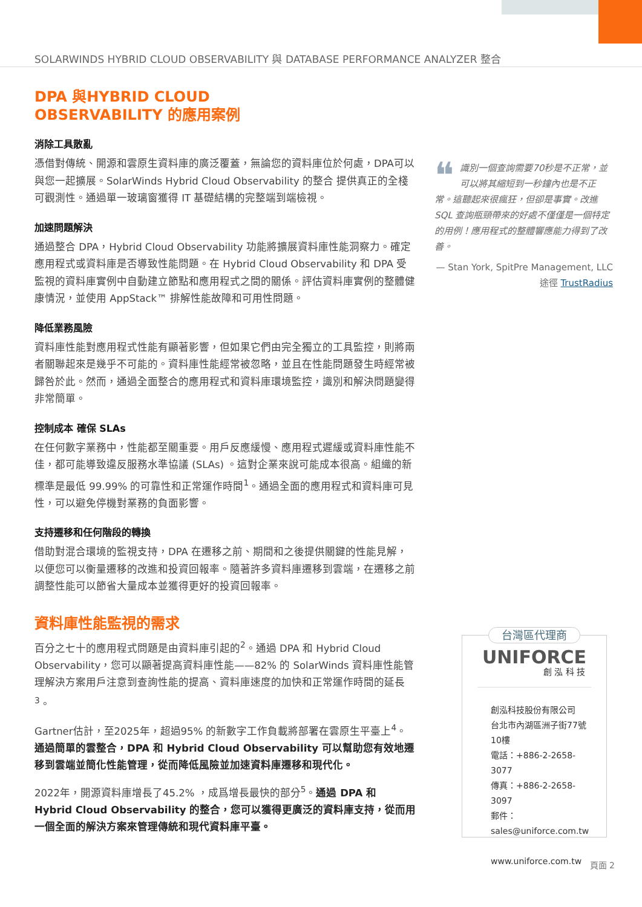SOLARWINDS HYBRID CLOUD OBSERVABILITY 與 DATABASE PERFORMANCE ANALYZER 整合
DPA 與HYBRID CLOUD
OBSERVABILITY 的應用案例
消除工具散亂
憑借對傳統、開源和雲原生資料庫的廣泛覆蓋，無論您的資料庫位於何處，DPA可以與您一起擴展。SolarWinds Hybrid Cloud Observability 的整合 提供真正的全棧可觀測性。通過單一玻璃窗獲得 IT 基礎結構的完整端到端檢視。
加速問題解決
通過整合 DPA，Hybrid Cloud Observability 功能將擴展資料庫性能洞察力。確定應用程式或資料庫是否導致性能問題。在 Hybrid Cloud Observability 和 DPA 受監視的資料庫實例中自動建立節點和應用程式之間的關係。評估資料庫實例的整體健康情況，並使用 AppStack™ 排解性能故障和可用性問題。
降低業務風險
資料庫性能對應用程式性能有顯著影響，但如果它們由完全獨立的工具監控，則將兩者關聯起來是幾乎不可能的。資料庫性能經常被忽略，並且在性能問題發生時經常被歸咎於此。然而，通過全面整合的應用程式和資料庫環境監控，識別和解決問題變得非常簡單。
控制成本 確保 SLAs
在任何數字業務中，性能都至關重要。用戶反應緩慢、應用程式遲緩或資料庫性能不佳，都可能導致違反服務水準協議 (SLAs) 。這對企業來說可能成本很高。組織的新標準是最低 99.99% 的可靠性和正常運作時間<sup>1</sup>。通過全面的應用程式和資料庫可見性，可以避免停機對業務的負面影響。
支持遷移和任何階段的轉換
借助對混合環境的監視支持，DPA 在遷移之前、期間和之後提供關鍵的性能見解，以便您可以衡量遷移的改進和投資回報率。隨著許多資料庫遷移到雲端，在遷移之前調整性能可以節省大量成本並獲得更好的投資回報率。
資料庫性能監視的需求
百分之七十的應用程式問題是由資料庫引起的<sup>2</sup>。通過 DPA 和 Hybrid Cloud Observability，您可以顯著提高資料庫性能——82% 的 SolarWinds 資料庫性能管理解決方案用戶注意到查詢性能的提高、資料庫速度的加快和正常運作時間的延長<sup>3</sup>。
Gartner估計，至2025年，超過95% 的新數字工作負載將部署在雲原生平臺上<sup>4</sup>。通過簡單的雲整合，DPA 和 Hybrid Cloud Observability 可以幫助您有效地遷移到雲端並簡化性能管理，從而降低風險並加速資料庫遷移和現代化。
2022年，開源資料庫增長了45.2% ，成爲增長最快的部分<sup>5</sup>。通過 DPA 和 Hybrid Cloud Observability 的整合，您可以獲得更廣泛的資料庫支持，從而用一個全面的解決方案來管理傳統和現代資料庫平臺。
❝ 識別一個查詢需要70秒是不正常，並可以將其縮短到一秒鐘內也是不正常。這聽起來很瘋狂，但卻是事實。改進 SQL 查詢瓶頸帶來的好處不僅僅是一個特定的用例！應用程式的整體響應能力得到了改善。
— Stan York, SpitPre Management, LLC
途徑 TrustRadius
台灣區代理商
UNIFORCE
創 泓 科 技
創泓科技股份有限公司
台北市內湖區洲子街77號10樓
電話：+886-2-2658-3077
傳真：+886-2-2658-3097
郵件：sales@uniforce.com.tw
www.uniforce.com.tw
頁面 2